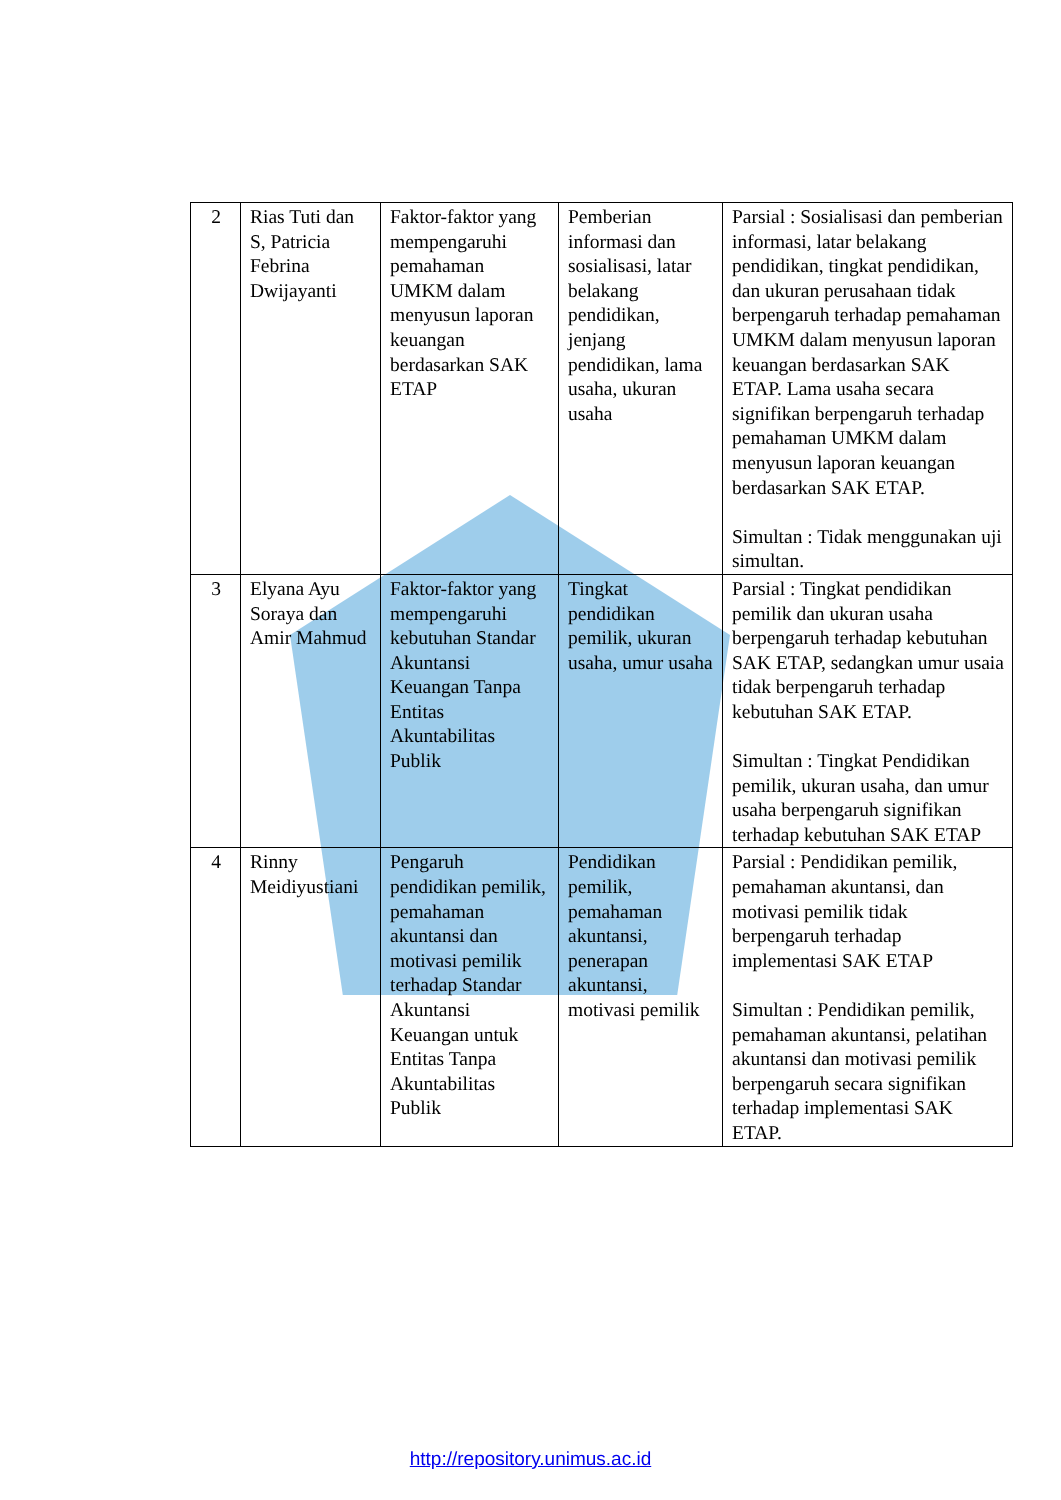| 2 | Rias Tuti dan S, Patricia Febrina Dwijayanti | Faktor-faktor yang mempengaruhi pemahaman UMKM dalam menyusun laporan keuangan berdasarkan SAK ETAP | Pemberian informasi dan sosialisasi, latar belakang pendidikan, jenjang pendidikan, lama usaha, ukuran usaha | Parsial : Sosialisasi dan pemberian informasi, latar belakang pendidikan, tingkat pendidikan, dan ukuran perusahaan tidak berpengaruh terhadap pemahaman UMKM dalam menyusun laporan keuangan berdasarkan SAK ETAP. Lama usaha secara signifikan berpengaruh terhadap pemahaman UMKM dalam menyusun laporan keuangan berdasarkan SAK ETAP. Simultan : Tidak menggunakan uji simultan. |
| 3 | Elyana Ayu Soraya dan Amir Mahmud | Faktor-faktor yang mempengaruhi kebutuhan Standar Akuntansi Keuangan Tanpa Entitas Akuntabilitas Publik | Tingkat pendidikan pemilik, ukuran usaha, umur usaha | Parsial : Tingkat pendidikan pemilik dan ukuran usaha berpengaruh terhadap kebutuhan SAK ETAP, sedangkan umur usaia tidak berpengaruh terhadap kebutuhan SAK ETAP. Simultan : Tingkat Pendidikan pemilik, ukuran usaha, dan umur usaha berpengaruh signifikan terhadap kebutuhan SAK ETAP |
| 4 | Rinny Meidiyustiani | Pengaruh pendidikan pemilik, pemahaman akuntansi dan motivasi pemilik terhadap Standar Akuntansi Keuangan untuk Entitas Tanpa Akuntabilitas Publik | Pendidikan pemilik, pemahaman akuntansi, penerapan akuntansi, motivasi pemilik | Parsial : Pendidikan pemilik, pemahaman akuntansi, dan motivasi pemilik tidak berpengaruh terhadap implementasi SAK ETAP Simultan : Pendidikan pemilik, pemahaman akuntansi, pelatihan akuntansi dan motivasi pemilik berpengaruh secara signifikan terhadap implementasi SAK ETAP. |
http://repository.unimus.ac.id